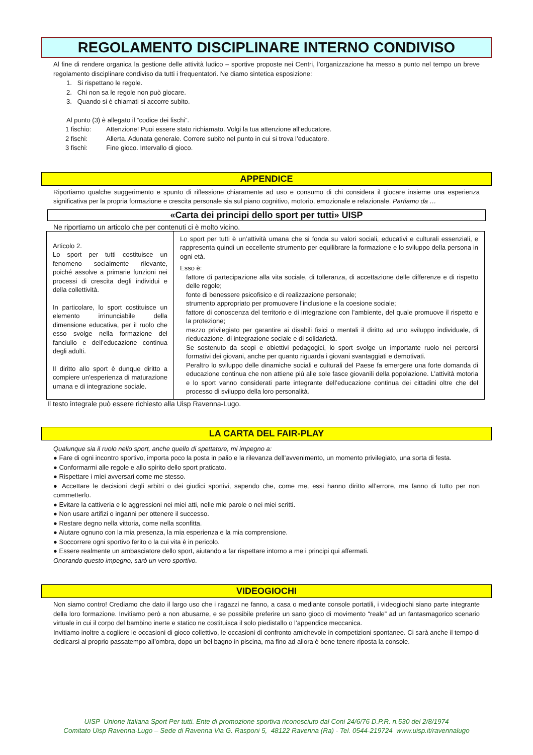REGOLAMENTO DISCIPLINARE INTERNO CONDIVISO
Al fine di rendere organica la gestione delle attività ludico – sportive proposte nei Centri, l’organizzazione ha messo a punto nel tempo un breve regolamento disciplinare condiviso da tutti i frequentatori. Ne diamo sintetica esposizione:
1. Si rispettano le regole.
2. Chi non sa le regole non può giocare.
3. Quando si è chiamati si accorre subito.
Al punto (3) è allegato il “codice dei fischi”.
| 1 fischio: | Attenzione! Puoi essere stato richiamato. Volgi la tua attenzione all’educatore. |
| 2 fischi: | Allerta. Adunata generale. Correre subito nel punto in cui si trova l’educatore. |
| 3 fischi: | Fine gioco. Intervallo di gioco. |
APPENDICE
Riportiamo qualche suggerimento e spunto di riflessione chiaramente ad uso e consumo di chi considera il giocare insieme una esperienza significativa per la propria formazione e crescita personale sia sul piano cognitivo, motorio, emozionale e relazionale. Partiamo da …
«Carta dei principi dello sport per tutti» UISP
Ne riportiamo un articolo che per contenuti ci è molto vicino.
| Articolo 2. Lo sport per tutti costituisce un fenomeno socialmente rilevante, poiché assolve a primarie funzioni nei processi di crescita degli individui e della collettività. In particolare, lo sport costituisce un elemento irrinunciabile della dimensione educativa, per il ruolo che esso svolge nella formazione del fanciullo e dell’educazione continua degli adulti. Il diritto allo sport è dunque diritto a compiere un’esperienza di maturazione umana e di integrazione sociale. | Lo sport per tutti è un’attività umana che si fonda su valori sociali, educativi e culturali essenziali, e rappresenta quindi un eccellente strumento per equilibrare la formazione e lo sviluppo della persona in ogni età. Esso è: fattore di partecipazione alla vita sociale, di tolleranza, di accettazione delle differenze e di rispetto delle regole; fonte di benessere psicofisico e di realizzazione personale; strumento appropriato per promuovere l’inclusione e la coesione sociale; fattore di conoscenza del territorio e di integrazione con l’ambiente, del quale promuove il rispetto e la protezione; mezzo privilegiato per garantire ai disabili fisici o mentali il diritto ad uno sviluppo individuale, di rieducazione, di integrazione sociale e di solidarietà. Se sostenuto da scopi e obiettivi pedagogici, lo sport svolge un importante ruolo nei percorsi formativi dei giovani, anche per quanto riguarda i giovani svantaggiati e demotivati. Peraltro lo sviluppo delle dinamiche sociali e culturali del Paese fa emergere una forte domanda di educazione continua che non attiene più alle sole fasce giovanili della popolazione. L’attività motoria e lo sport vanno considerati parte integrante dell’educazione continua dei cittadini oltre che del processo di sviluppo della loro personalità. |
Il testo integrale può essere richiesto alla Uisp Ravenna-Lugo.
LA CARTA DEL FAIR-PLAY
Qualunque sia il ruolo nello sport, anche quello di spettatore, mi impegno a:
● Fare di ogni incontro sportivo, importa poco la posta in palio e la rilevanza dell’avvenimento, un momento privilegiato, una sorta di festa.
● Conformarmi alle regole e allo spirito dello sport praticato.
● Rispettare i miei avversari come me stesso.
● Accettare le decisioni degli arbitri o dei giudici sportivi, sapendo che, come me, essi hanno diritto all’errore, ma fanno di tutto per non commetterlo.
● Evitare la cattiveria e le aggressioni nei miei atti, nelle mie parole o nei miei scritti.
● Non usare artifizi o inganni per ottenere il successo.
● Restare degno nella vittoria, come nella sconfitta.
● Aiutare ognuno con la mia presenza, la mia esperienza e la mia comprensione.
● Soccorrere ogni sportivo ferito o la cui vita è in pericolo.
● Essere realmente un ambasciatore dello sport, aiutando a far rispettare intorno a me i principi qui affermati.
Onorando questo impegno, sarò un vero sportivo.
VIDEOGIOCHI
Non siamo contro! Crediamo che dato il largo uso che i ragazzi ne fanno, a casa o mediante console portatili, i videogiochi siano parte integrante della loro formazione. Invitiamo però a non abusarne, e se possibile preferire un sano gioco di movimento “reale” ad un fantasmagorico scenario virtuale in cui il corpo del bambino inerte e statico ne costituisca il solo piedistallo o l’appendice meccanica.
Invitiamo inoltre a cogliere le occasioni di gioco collettivo, le occasioni di confronto amichevole in competizioni spontanee. Ci sarà anche il tempo di dedicarsi al proprio passatempo all’ombra, dopo un bel bagno in piscina, ma fino ad allora è bene tenere riposta la console.
UISP Unione Italiana Sport Per tutti. Ente di promozione sportiva riconosciuto dal Coni 24/6/76 D.P.R. n.530 del 2/8/1974
Comitato Uisp Ravenna-Lugo – Sede di Ravenna Via G. Rasponi 5, 48122 Ravenna (Ra) - Tel. 0544-219724 www.uisp.it/ravennalugo